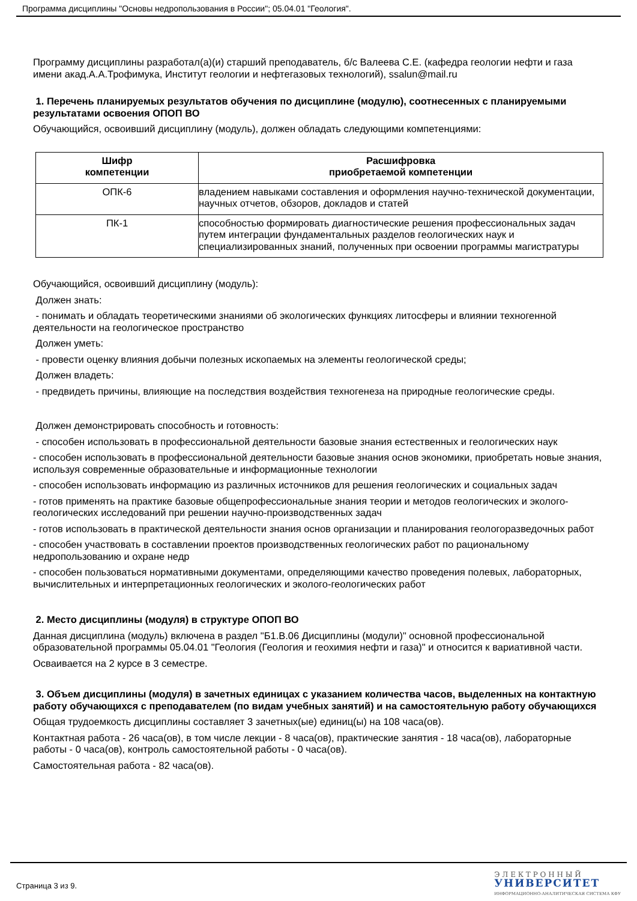Программа дисциплины "Основы недропользования в России"; 05.04.01 "Геология".
Программу дисциплины разработал(а)(и) старший преподаватель, б/с Валеева С.Е. (кафедра геологии нефти и газа имени акад.А.А.Трофимука, Институт геологии и нефтегазовых технологий), ssalun@mail.ru
1. Перечень планируемых результатов обучения по дисциплине (модулю), соотнесенных с планируемыми результатами освоения ОПОП ВО
Обучающийся, освоивший дисциплину (модуль), должен обладать следующими компетенциями:
| Шифр компетенции | Расшифровка приобретаемой компетенции |
| --- | --- |
| ОПК-6 | владением навыками составления и оформления научно-технической документации, научных отчетов, обзоров, докладов и статей |
| ПК-1 | способностью формировать диагностические решения профессиональных задач путем интеграции фундаментальных разделов геологических наук и специализированных знаний, полученных при освоении программы магистратуры |
Обучающийся, освоивший дисциплину (модуль):
Должен знать:
- понимать и обладать теоретическими знаниями об экологических функциях литосферы и влиянии техногенной деятельности на геологическое пространство
Должен уметь:
- провести оценку влияния добычи полезных ископаемых на элементы геологической среды;
Должен владеть:
- предвидеть причины, влияющие на последствия воздействия техногенеза на природные геологические среды.
Должен демонстрировать способность и готовность:
- способен использовать в профессиональной деятельности базовые знания естественных и геологических наук
- способен использовать в профессиональной деятельности базовые знания основ экономики, приобретать новые знания, используя современные образовательные и информационные технологии
- способен использовать информацию из различных источников для решения геологических и социальных задач
- готов применять на практике базовые общепрофессиональные знания теории и методов геологических и эколого-геологических исследований при решении научно-производственных задач
- готов использовать в практической деятельности знания основ организации и планирования геологоразведочных работ
- способен участвовать в составлении проектов производственных геологических работ по рациональному недропользованию и охране недр
- способен пользоваться нормативными документами, определяющими качество проведения полевых, лабораторных, вычислительных и интерпретационных геологических и эколого-геологических работ
2. Место дисциплины (модуля) в структуре ОПОП ВО
Данная дисциплина (модуль) включена в раздел "Б1.В.06 Дисциплины (модули)" основной профессиональной образовательной программы 05.04.01 "Геология (Геология и геохимия нефти и газа)" и относится к вариативной части.
Осваивается на 2 курсе в 3 семестре.
3. Объем дисциплины (модуля) в зачетных единицах с указанием количества часов, выделенных на контактную работу обучающихся с преподавателем (по видам учебных занятий) и на самостоятельную работу обучающихся
Общая трудоемкость дисциплины составляет 3 зачетных(ые) единиц(ы) на 108 часа(ов).
Контактная работа - 26 часа(ов), в том числе лекции - 8 часа(ов), практические занятия - 18 часа(ов), лабораторные работы - 0 часа(ов), контроль самостоятельной работы - 0 часа(ов).
Самостоятельная работа - 82 часа(ов).
Страница 3 из 9.
Э Л Е К Т Р О Н Н Ы Й
УНИВЕРСИТЕТ
ИНФОРМАЦИОННО-АНАЛИТИЧЕСКАЯ СИСТЕМА КФУ